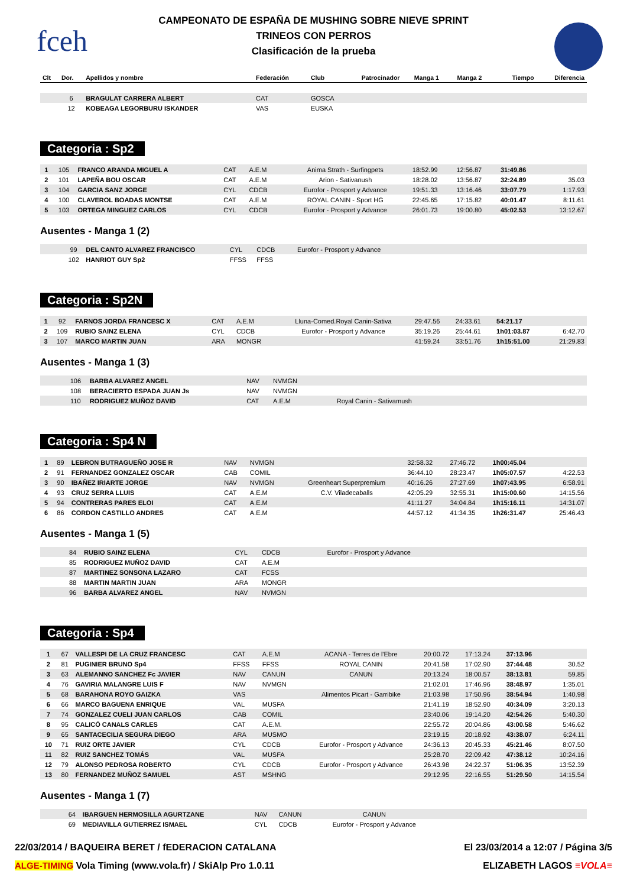fceh
CAMPEONATO DE ESPAÑA DE MUSHING SOBRE NIEVE SPRINT
TRINEOS CON PERROS
Clasificación de la prueba
| Clt | Dor. | Apellidos y nombre | Federación | Club | Patrocinador | Manga 1 | Manga 2 | Tiempo | Diferencia |
| --- | --- | --- | --- | --- | --- | --- | --- | --- | --- |
| | 6 | BRAGULAT CARRERA ALBERT | CAT | GOSCA | | | | | |
| | 12 | KOBEAGA LEGORBURU ISKANDER | VAS | EUSKA | | | | | |
Categoria : Sp2
| 1 | 105 | FRANCO ARANDA MIGUEL A | CAT | A.E.M | Anima Strath - Surfingpets | 18:52.99 | 12:56.87 | 31:49.86 | |
| 2 | 101 | LAPEÑA BOU OSCAR | CAT | A.E.M | Arion - Sativanush | 18:28.02 | 13:56.87 | 32:24.89 | 35.03 |
| 3 | 104 | GARCIA SANZ JORGE | CYL | CDCB | Eurofor - Prosport y Advance | 19:51.33 | 13:16.46 | 33:07.79 | 1:17.93 |
| 4 | 100 | CLAVEROL BOADAS MONTSE | CAT | A.E.M | ROYAL CANIN - Sport HG | 22:45.65 | 17:15.82 | 40:01.47 | 8:11.61 |
| 5 | 103 | ORTEGA MINGUEZ CARLOS | CYL | CDCB | Eurofor - Prosport y Advance | 26:01.73 | 19:00.80 | 45:02.53 | 13:12.67 |
Ausentes - Manga 1 (2)
| | 99 | DEL CANTO ALVAREZ FRANCISCO | CYL | CDCB | Eurofor - Prosport y Advance | |
| | 102 | HANRIOT GUY Sp2 | FFSS | FFSS | | |
Categoria : Sp2N
| 1 | 92 | FARNOS JORDA FRANCESC X | CAT | A.E.M | Lluna-Comed.Royal Canin-Sativa | 29:47.56 | 24:33.61 | 54:21.17 | |
| 2 | 109 | RUBIO SAINZ ELENA | CYL | CDCB | Eurofor - Prosport y Advance | 35:19.26 | 25:44.61 | 1h01:03.87 | 6:42.70 |
| 3 | 107 | MARCO MARTIN JUAN | ARA | MONGR | | 41:59.24 | 33:51.76 | 1h15:51.00 | 21:29.83 |
Ausentes - Manga 1 (3)
| | 106 | BARBA ALVAREZ ANGEL | NAV | NVMGN | | |
| | 108 | BERACIERTO ESPADA JUAN Js | NAV | NVMGN | | |
| | 110 | RODRIGUEZ MUÑOZ DAVID | CAT | A.E.M | Royal Canin - Sativamush | |
Categoria : Sp4 N
| 1 | 89 | LEBRON BUTRAGUEÑO JOSE R | NAV | NVMGN | | 32:58.32 | 27:46.72 | 1h00:45.04 | |
| 2 | 91 | FERNANDEZ GONZALEZ OSCAR | CAB | COMIL | | 36:44.10 | 28:23.47 | 1h05:07.57 | 4:22.53 |
| 3 | 90 | IBAÑEZ IRIARTE JORGE | NAV | NVMGN | Greenheart Superpremium | 40:16.26 | 27:27.69 | 1h07:43.95 | 6:58.91 |
| 4 | 93 | CRUZ SERRA LLUIS | CAT | A.E.M | C.V. Viladecaballs | 42:05.29 | 32:55.31 | 1h15:00.60 | 14:15.56 |
| 5 | 94 | CONTRERAS PARES ELOI | CAT | A.E.M | | 41:11.27 | 34:04.84 | 1h15:16.11 | 14:31.07 |
| 6 | 86 | CORDON CASTILLO ANDRES | CAT | A.E.M | | 44:57.12 | 41:34.35 | 1h26:31.47 | 25:46.43 |
Ausentes - Manga 1 (5)
| | 84 | RUBIO SAINZ ELENA | CYL | CDCB | Eurofor - Prosport y Advance | |
| | 85 | RODRIGUEZ MUÑOZ DAVID | CAT | A.E.M | | |
| | 87 | MARTINEZ SONSONA LAZARO | CAT | FCSS | | |
| | 88 | MARTIN MARTIN JUAN | ARA | MONGR | | |
| | 96 | BARBA ALVAREZ ANGEL | NAV | NVMGN | | |
Categoria : Sp4
| 1 | 67 | VALLESPI DE LA CRUZ FRANCESC | CAT | A.E.M | ACANA - Terres de l'Ebre | 20:00.72 | 17:13.24 | 37:13.96 | |
| 2 | 81 | PUGINIER BRUNO Sp4 | FFSS | FFSS | ROYAL CANIN | 20:41.58 | 17:02.90 | 37:44.48 | 30.52 |
| 3 | 63 | ALEMANNO SANCHEZ Fc JAVIER | NAV | CANUN | CANUN | 20:13.24 | 18:00.57 | 38:13.81 | 59.85 |
| 4 | 76 | GAVIRIA MALANGRE LUIS F | NAV | NVMGN | | 21:02.01 | 17:46.96 | 38:48.97 | 1:35.01 |
| 5 | 68 | BARAHONA ROYO GAIZKA | VAS | | Alimentos Picart - Garribike | 21:03.98 | 17:50.96 | 38:54.94 | 1:40.98 |
| 6 | 66 | MARCO BAGUENA ENRIQUE | VAL | MUSFA | | 21:41.19 | 18:52.90 | 40:34.09 | 3:20.13 |
| 7 | 74 | GONZALEZ CUELI JUAN CARLOS | CAB | COMIL | | 23:40.06 | 19:14.20 | 42:54.26 | 5:40.30 |
| 8 | 95 | CALICÓ CANALS CARLES | CAT | A.E.M. | | 22:55.72 | 20:04.86 | 43:00.58 | 5:46.62 |
| 9 | 65 | SANTACECILIA SEGURA DIEGO | ARA | MUSMO | | 23:19.15 | 20:18.92 | 43:38.07 | 6:24.11 |
| 10 | 71 | RUIZ ORTE JAVIER | CYL | CDCB | Eurofor - Prosport y Advance | 24:36.13 | 20:45.33 | 45:21.46 | 8:07.50 |
| 11 | 82 | RUIZ SANCHEZ TOMÁS | VAL | MUSFA | | 25:28.70 | 22:09.42 | 47:38.12 | 10:24.16 |
| 12 | 79 | ALONSO PEDROSA ROBERTO | CYL | CDCB | Eurofor - Prosport y Advance | 26:43.98 | 24:22.37 | 51:06.35 | 13:52.39 |
| 13 | 80 | FERNANDEZ MUÑOZ SAMUEL | AST | MSHNG | | 29:12.95 | 22:16.55 | 51:29.50 | 14:15.54 |
Ausentes - Manga 1 (7)
| | 64 | IBARGUEN HERMOSILLA AGURTZANE | NAV | CANUN | CANUN | |
| | 69 | MEDIAVILLA GUTIERREZ ISMAEL | CYL | CDCB | Eurofor - Prosport y Advance | |
22/03/2014 / BAQUEIRA BERET / fEDERACION CATALANA El 23/03/2014 a 12:07 / Página 3/5
ALGE-TIMING Vola Timing (www.vola.fr) / SkiAlp Pro 1.0.11 ELIZABETH LAGOS ≡VOLA≡